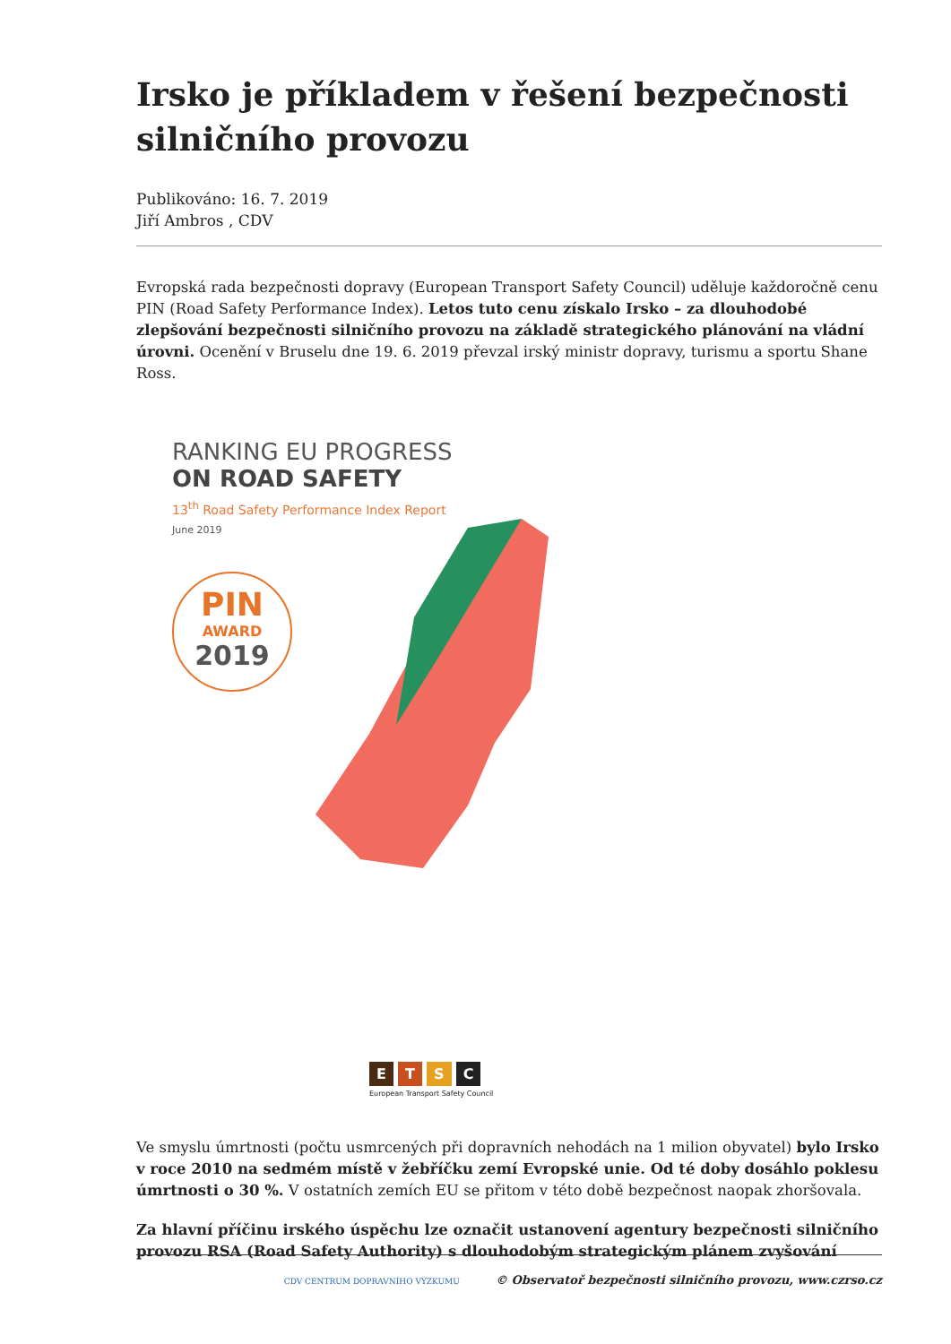Irsko je příkladem v řešení bezpečnosti silničního provozu
Publikováno: 16. 7. 2019
Jiří Ambros , CDV
Evropská rada bezpečnosti dopravy (European Transport Safety Council) uděluje každoročně cenu PIN (Road Safety Performance Index). Letos tuto cenu získalo Irsko – za dlouhodobé zlepšování bezpečnosti silničního provozu na základě strategického plánování na vládní úrovni. Ocenění v Bruselu dne 19. 6. 2019 převzal irský ministr dopravy, turismu a sportu Shane Ross.
RANKING EU PROGRESS
ON ROAD SAFETY
13<sup>th</sup> Road Safety Performance Index Report
June 2019
PIN
AWARD
2019
E T S C
European Transport Safety Council
Ve smyslu úmrtnosti (počtu usmrcených při dopravních nehodách na 1 milion obyvatel) bylo Irsko v roce 2010 na sedmém místě v žebříčku zemí Evropské unie. Od té doby dosáhlo poklesu úmrtnosti o 30 %. V ostatních zemích EU se přitom v této době bezpečnost naopak zhoršovala.
Za hlavní příčinu irského úspěchu lze označit ustanovení agentury bezpečnosti silničního provozu RSA (Road Safety Authority) s dlouhodobým strategickým plánem zvyšování
CDV CENTRUM DOPRAVNÍHO VÝZKUMU © Observatoř bezpečnosti silničního provozu, www.czrso.cz